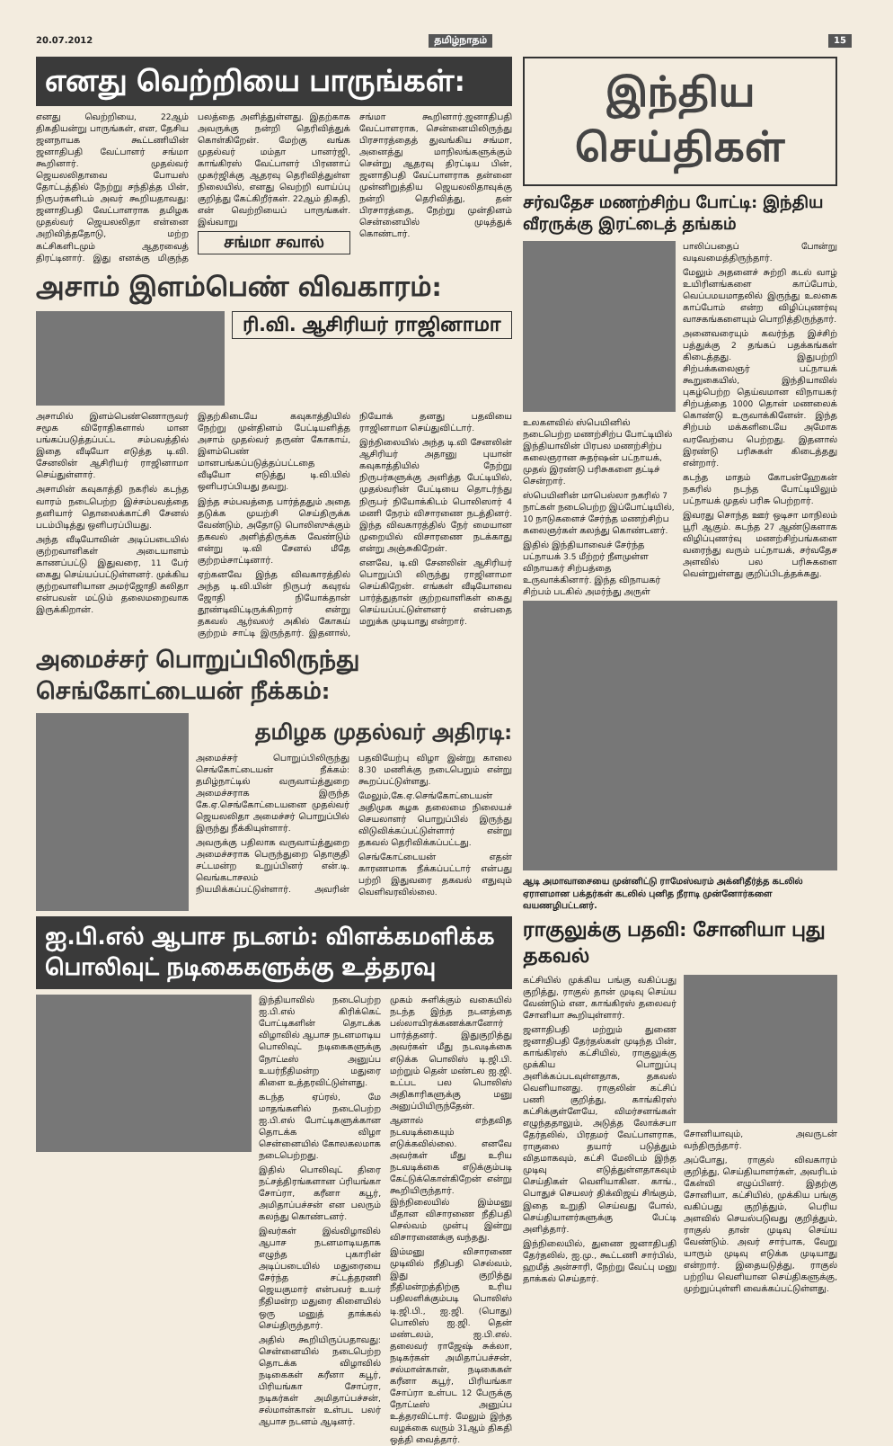20.07.2012 தமிழ்நாதம் 15
எனது வெற்றியை பாருங்கள்:
எனது வெற்றியை, 22ஆம் திகதியன்று பாருங்கள், என, தேசிய ஜனநாயக கூட்டணியின் ஜனாதிபதி வேட்பாளர் சங்மா கூறினார். முதல்வர் ஜெயலலிதாவை போயஸ் தோட்டத்தில் நேற்று சந்தித்த பின், நிருபர்களிடம் அவர் கூறியதாவது: ஜனாதிபதி வேட்பாளராக தமிழக முதல்வர் ஜெயலலிதா என்னை அறிவித்ததோடு, மற்ற கட்சிகளிடமும் ஆதரவைத் திரட்டினார். இது எனக்கு மிகுந்த பலத்தை அளித்துள்ளது. இதற்காக அவருக்கு நன்றி தெரிவித்துக் கொள்கிறேன். மேற்கு வங்க முதல்வர் மம்தா பானர்ஜி, காங்கிரஸ் வேட்பாளர் பிரணாப் முகர்ஜிக்கு ஆதரவு தெரிவித்துள்ள நிலையில், எனது வெற்றி வாய்ப்பு குறித்து கேட்கிறீர்கள். 22ஆம் திகதி, என் வெற்றியைப் பாருங்கள். இவ்வாறு
சங்மா சவால்
சங்மா கூறினார்.ஜனாதிபதி வேட்பாளராக, சென்னையிலிருந்து பிரசாரத்தைத் துவங்கிய சங்மா, அனைத்து மாநிலங்களுக்கும் சென்று ஆதரவு திரட்டிய பின், ஜனாதிபதி வேட்பாளராக தன்னை முன்னிறுத்திய ஜெயலலிதாவுக்கு நன்றி தெரிவித்து, தன் பிரசாரத்தை, நேற்று முன்தினம் சென்னையில் முடித்துக் கொண்டார்.
அசாம் இளம்பெண் விவகாரம்:
ரி.வி. ஆசிரியர் ராஜினாமா
அசாமில் இளம்பெண்ணொருவர் சமூக விரோதிகளால் மான பங்கப்படுத்தப்பட்ட சம்பவத்தில் இதை வீடியோ எடுத்த டி.வி. சேனலின் ஆசிரியர் ராஜினாமா செய்துள்ளார்.
அசாமின் கவுகாத்தி நகரில் கடந்த வாரம் நடைபெற்ற இச்சம்பவத்தை தனியார் தொலைக்காட்சி சேனல் படம்பிடித்து ஒளிபரப்பியது.
அந்த வீடியோவின் அடிப்படையில் குற்றவாளிகள் அடையாளம் காணப்பட்டு இதுவரை, 11 பேர் கைது செய்யப்பட்டுள்ளனர். முக்கிய குற்றவாளியான அமர்ஜோதி கலிதா என்பவன் மட்டும் தலைமறைவாக இருக்கிறான்.
இதற்கிடையே கவுகாத்தியில் நேற்று முன்தினம் பேட்டியளித்த அசாம் முதல்வர் தருண் கோகாய், இளம்பெண் மானபங்கப்படுத்தப்பட்டதை வீடியோ எடுத்து டி.வி.யில் ஒளிபரப்பியது தவறு.
இந்த சம்பவத்தை பார்த்ததும் அதை தடுக்க முயற்சி செய்திருக்க வேண்டும், அதோடு பொலிஸுக்கும் தகவல் அளித்திருக்க வேண்டும் என்று டி.வி சேனல் மீதே குற்றம்சாட்டினார்.
ஏற்கனவே இந்த விவகாரத்தில் அந்த டி.வி.யின் நிருபர் கவுரவ் ஜோதி நியோக்தான் தூண்டிவிட்டிருக்கிறார் என்று தகவல் ஆர்வலர் அகில் கோகய் குற்றம் சாட்டி இருந்தார். இதனால், நியோக் தனது பதவியை ராஜினாமா செய்துவிட்டார்.
இந்நிலையில் அந்த டி.வி சேனலின் ஆசிரியர் அதானு புயான் கவுகாத்தியில் நேற்று நிருபர்களுக்கு அளித்த பேட்டியில், முதல்வரின் பேட்டியை தொடர்ந்து நிருபர் நியோக்கிடம் பொலிஸார் 4 மணி நேரம் விசாரணை நடத்தினர். இந்த விவகாரத்தில் நேர் மையான முறையில் விசாரணை நடக்காது என்று அஞ்சுகிறேன்.
எனவே, டி.வி சேனலின் ஆசிரியர் பொறுப்பி லிருந்து ராஜினாமா செய்கிறேன். எங்கள் வீடியோவை பார்த்துதான் குற்றவாளிகள் கைது செய்யப்பட்டுள்ளனர் என்பதை மறுக்க முடியாது என்றார்.
அமைச்சர் பொறுப்பிலிருந்து செங்கோட்டையன் நீக்கம்:
தமிழக முதல்வர் அதிரடி:
அமைச்சர் பொறுப்பிலிருந்து செங்கோட்டையன் நீக்கம்: தமிழ்நாட்டில் வருவாய்த்துறை அமைச்சராக இருந்த கே.ஏ.செங்கோட்டையனை முதல்வர் ஜெயலலிதா அமைச்சர் பொறுப்பில் இருந்து நீக்கியுள்ளார்.
அவருக்கு பதிலாக வருவாய்த்துறை அமைச்சராக பெருந்துறை தொகுதி சட்டமன்ற உறுப்பினர் என்.டி. வெங்கடாசலம் நியமிக்கப்பட்டுள்ளார். அவரின் பதவியேற்பு விழா இன்று காலை 8.30 மணிக்கு நடைபெறும் என்று கூறப்பட்டுள்ளது.
மேலும்,கே.ஏ.செங்கோட்டையன் அதிமுக கழக தலைமை நிலையச் செயலாளர் பொறுப்பில் இருந்து விடுவிக்கப்பட்டுள்ளார் என்று தகவல் தெரிவிக்கப்பட்டது.
செங்கோட்டையன் எதன் காரணமாக நீக்கப்பட்டார் என்பது பற்றி இதுவரை தகவல் எதுவும் வெளிவரவில்லை.
ஐ.பி.எல் ஆபாச நடனம்: விளக்கமளிக்க பொலிவுட் நடிகைகளுக்கு உத்தரவு
இந்தியாவில் நடைபெற்ற ஐ.பி.எல் கிரிக்கெட் போட்டிகளின் தொடக்க விழாவில் ஆபாச நடனமாடிய பொலிவுட் நடிகைகளுக்கு நோட்டீஸ் அனுப்ப உயர்நீதிமன்ற மதுரை கிளை உத்தரவிட்டுள்ளது.
கடந்த ஏப்ரல், மே மாதங்களில் நடைபெற்ற ஐ.பி.எல் போட்டிகளுக்கான தொடக்க விழா சென்னையில் கோலகலமாக நடைபெற்றது.
இதில் பொலிவுட் திரை நட்சத்திரங்களான ப்ரியங்கா சோப்ரா, கரீனா கபூர், அமிதாப்பச்சன் என பலரும் கலந்து கொண்டனர்.
இவர்கள் இவ்விழாவில் ஆபாச நடனமாடியதாக எழுந்த புகாரின் அடிப்படையில் மதுரையை சேர்ந்த சட்டத்தரணி ஜெயகுமார் என்பவர் உயர் நீதிமன்ற மதுரை கிளையில் ஒரு மனுத் தாக்கல் செய்திருந்தார்.
அதில் கூறியிருப்பதாவது: சென்னையில் நடைபெற்ற தொடக்க விழாவில் நடிகைகள் கரீனா கபூர், பிரியங்கா சோப்ரா, நடிகர்கள் அமிதாப்பச்சன், சல்மான்கான் உள்பட பலர் ஆபாச நடனம் ஆடினர்.
முகம் சுளிக்கும் வகையில் நடந்த இந்த நடனத்தை பல்லாயிரக்கணக்கானோர் பார்த்தனர். இதுகுறித்து அவர்கள் மீது நடவடிக்கை எடுக்க பொலிஸ் டி.ஜி.பி. மற்றும் தென் மண்டல ஐ.ஜி. உட்பட பல பொலிஸ் அதிகாரிகளுக்கு மனு அனுப்பியிருந்தேன்.
ஆனால் எந்தவித நடவடிக்கையும் எடுக்கவில்லை. எனவே அவர்கள் மீது உரிய நடவடிக்கை எடுக்கும்படி கேட்டுக்கொள்கிறேன் என்று கூறியிருந்தார். இந்நிலையில் இம்மனு மீதான விசாரணை நீதிபதி செல்வம் முன்பு இன்று விசாரணைக்கு வந்தது.
இம்மனு விசாரணை முடிவில் நீதிபதி செல்வம், இது குறித்து நீதிமன்றத்திற்கு உரிய பதிலளிக்கும்படி பொலிஸ் டி.ஜி.பி., ஐ.ஜி. (பொது) பொலிஸ் ஐ.ஜி. தென் மண்டலம், ஐ.பி.எல். தலைவர் ராஜேஷ் சுக்லா, நடிகர்கள் அமிதாப்பச்சன், சல்மான்கான், நடிகைகள் கரீனா கபூர், பிரியங்கா சோப்ரா உள்பட 12 பேருக்கு நோட்டீஸ் அனுப்ப உத்தரவிட்டார். மேலும் இந்த வழக்கை வரும் 31ஆம் திகதி ஒத்தி வைத்தார்.
இந்திய
செய்திகள்
சர்வதேச மணற்சிற்ப போட்டி: இந்திய வீரருக்கு இரட்டைத் தங்கம்
உலகளவில் ஸ்பெயினில் நடைபெற்ற மணற்சிற்ப போட்டியில் இந்தியாவின் பிரபல மணற்சிற்ப கலைஞரான சுதர்ஷன் பட்நாயக், முதல் இரண்டு பரிசுகளை தட்டிச் சென்றார்.
ஸ்பெயினின் மாபெல்லா நகரில் 7 நாட்கள் நடைபெற்ற இப்போட்டியில், 10 நாடுகளைச் சேர்ந்த மணற்சிற்ப கலைஞர்கள் கலந்து கொண்டனர்.
இதில் இந்தியாவைச் சேர்ந்த பட்நாயக் 3.5 மீற்றர் நீளமுள்ள விநாயகர் சிற்பத்தை உருவாக்கினார். இந்த விநாயகர் சிற்பம் படகில் அமர்ந்து அருள்
பாலிப்பதைப் போன்று வடிவமைத்திருந்தார்.
மேலும் அதனைச் சுற்றி கடல் வாழ் உயிரினங்களை காப்போம், வெப்பமயமாதலில் இருந்து உலகை காப்போம் என்ற விழிப்புணர்வு வாசகங்களையும் பொறித்திருந்தார்.
அனைவரையும் கவர்ந்த இச்சிற் பத்துக்கு 2 தங்கப் பதக்கங்கள் கிடைத்தது. இதுபற்றி சிற்பக்கலைஞர் பட்நாயக் கூறுகையில், இந்தியாவில் புகழ்பெற்ற தெய்வமான விநாயகர் சிற்பத்தை 1000 தொன் மணலைக் கொண்டு உருவாக்கினேன். இந்த சிற்பம் மக்களிடையே அமோக வரவேற்பை பெற்றது. இதனால் இரண்டு பரிசுகள் கிடைத்தது என்றார்.
கடந்த மாதம் கோபன்ஹேகன் நகரில் நடந்த போட்டியிலும் பட்நாயக் முதல் பரிசு பெற்றார்.
இவரது சொந்த ஊர் ஒடிசா மாநிலம் பூரி ஆகும். கடந்த 27 ஆண்டுகளாக விழிப்புணர்வு மணற்சிற்பங்களை வரைந்து வரும் பட்நாயக், சர்வதேச அளவில் பல பரிசுகளை வென்றுள்ளது குறிப்பிடத்தக்கது.
ஆடி அமாவாசையை முன்னிட்டு ராமேஸ்வரம் அக்னிதீர்த்த கடலில் ஏராளமான பக்தர்கள் கடலில் புனித நீராடி முன்னோர்களை வயணழிபட்டனர்.
ராகுலுக்கு பதவி: சோனியா புது தகவல்
கட்சியில் முக்கிய பங்கு வகிப்பது குறித்து, ராகுல் தான் முடிவு செய்ய வேண்டும் என, காங்கிரஸ் தலைவர் சோனியா கூறியுள்ளார்.
ஜனாதிபதி மற்றும் துணை ஜனாதிபதி தேர்தல்கள் முடிந்த பின், காங்கிரஸ் கட்சியில், ராகுலுக்கு முக்கிய பொறுப்பு அளிக்கப்படவுள்ளதாக, தகவல் வெளியானது. ராகுலின் கட்சிப் பணி குறித்து, காங்கிரஸ் கட்சிக்குள்ளேயே, விமர்சனங்கள் எழுந்ததாலும், அடுத்த லோக்சபா தேர்தலில், பிரதமர் வேட்பாளராக, ராகுலை தயார் படுத்தும் விதமாகவும், கட்சி மேலிடம் இந்த முடிவு எடுத்துள்ளதாகவும் செய்திகள் வெளியாகின. காங்., பொதுச் செயலர் திக்விஜய் சிங்கும், இதை உறுதி செய்வது போல், செய்தியாளர்களுக்கு பேட்டி அளித்தார்.
இந்நிலையில், துணை ஜனாதிபதி தேர்தலில், ஐ.மு., கூட்டணி சார்பில், ஹமீத் அன்சாரி, நேற்று வேட்பு மனு தாக்கல் செய்தார்.
சோனியாவும், அவருடன் வந்திருந்தார்.
அப்போது, ராகுல் விவகாரம் குறித்து, செய்தியாளர்கள், அவரிடம் கேள்வி எழுப்பினர். இதற்கு சோனியா, கட்சியில், முக்கிய பங்கு வகிப்பது குறித்தும், பெரிய அளவில் செயல்படுவது குறித்தும், ராகுல் தான் முடிவு செய்ய வேண்டும். அவர் சார்பாக, வேறு யாரும் முடிவு எடுக்க முடியாது என்றார். இதையடுத்து, ராகுல் பற்றிய வெளியான செய்திகளுக்கு, முற்றுப்புள்ளி வைக்கப்பட்டுள்ளது.